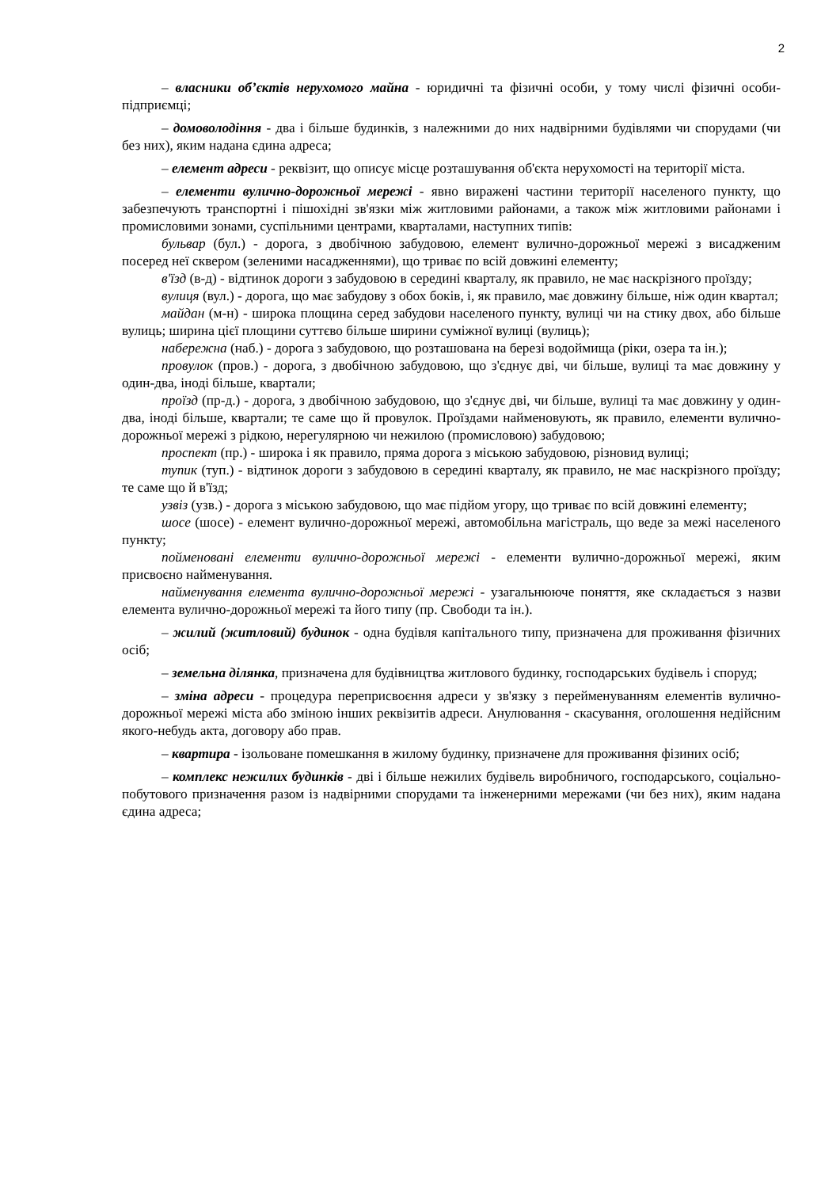2
– власники об’єктів нерухомого майна - юридичні та фізичні особи, у тому числі фізичні особи-підприємці;
– домоволодіння - два і більше будинків, з належними до них надвірними будівлями чи спорудами (чи без них), яким надана єдина адреса;
– елемент адреси - реквізит, що описує місце розташування об'єкта нерухомості на території міста.
– елементи вулично-дорожньої мережі - явно виражені частини території населеного пункту, що забезпечують транспортні і пішохідні зв'язки між житловими районами, а також між житловими районами і промисловими зонами, суспільними центрами, кварталами, наступних типів:
бульвар (бул.) - дорога, з двобічною забудовою, елемент вулично-дорожньої мережі з висадженим посеред неї сквером (зеленими насадженнями), що триває по всій довжині елементу;
в'їзд (в-д) - відтинок дороги з забудовою в середині кварталу, як правило, не має наскрізного проїзду;
вулиця (вул.) - дорога, що має забудову з обох боків, і, як правило, має довжину більше, ніж один квартал;
майдан (м-н) - широка площина серед забудови населеного пункту, вулиці чи на стику двох, або більше вулиць; ширина цієї площини суттєво більше ширини суміжної вулиці (вулиць);
набережна (наб.) - дорога з забудовою, що розташована на березі водоймища (ріки, озера та ін.);
провулок (пров.) - дорога, з двобічною забудовою, що з'єднує дві, чи більше, вулиці та має довжину у один-два, іноді більше, квартали;
проїзд (пр-д.) - дорога, з двобічною забудовою, що з'єднує дві, чи більше, вулиці та має довжину у один-два, іноді більше, квартали; те саме що й провулок. Проїздами найменовують, як правило, елементи вулично-дорожньої мережі з рідкою, нерегулярною чи нежилою (промисловою) забудовою;
проспект (пр.) - широка і як правило, пряма дорога з міською забудовою, різновид вулиці;
тупик (туп.) - відтинок дороги з забудовою в середині кварталу, як правило, не має наскрізного проїзду; те саме що й в'їзд;
узвіз (узв.) - дорога з міською забудовою, що має підйом угору, що триває по всій довжині елементу;
шосе (шосе) - елемент вулично-дорожньої мережі, автомобільна магістраль, що веде за межі населеного пункту;
пойменовані елементи вулично-дорожньої мережі - елементи вулично-дорожньої мережі, яким присвоєно найменування.
найменування елемента вулично-дорожньої мережі - узагальнююче поняття, яке складається з назви елемента вулично-дорожньої мережі та його типу (пр. Свободи та ін.).
– жилий (житловий) будинок - одна будівля капітального типу, призначена для проживання фізичних осіб;
– земельна ділянка, призначена для будівництва житлового будинку, господарських будівель і споруд;
– зміна адреси - процедура переприсвоєння адреси у зв'язку з перейменуванням елементів вулично-дорожньої мережі міста або зміною інших реквізитів адреси. Анулювання - скасування, оголошення недійсним якого-небудь акта, договору або прав.
– квартира - ізольоване помешкання в жилому будинку, призначене для проживання фізиних осіб;
– комплекс нежилих будинків - дві і більше нежилих будівель виробничого, господарського, соціально-побутового призначення разом із надвірними спорудами та інженерними мережами (чи без них), яким надана єдина адреса;